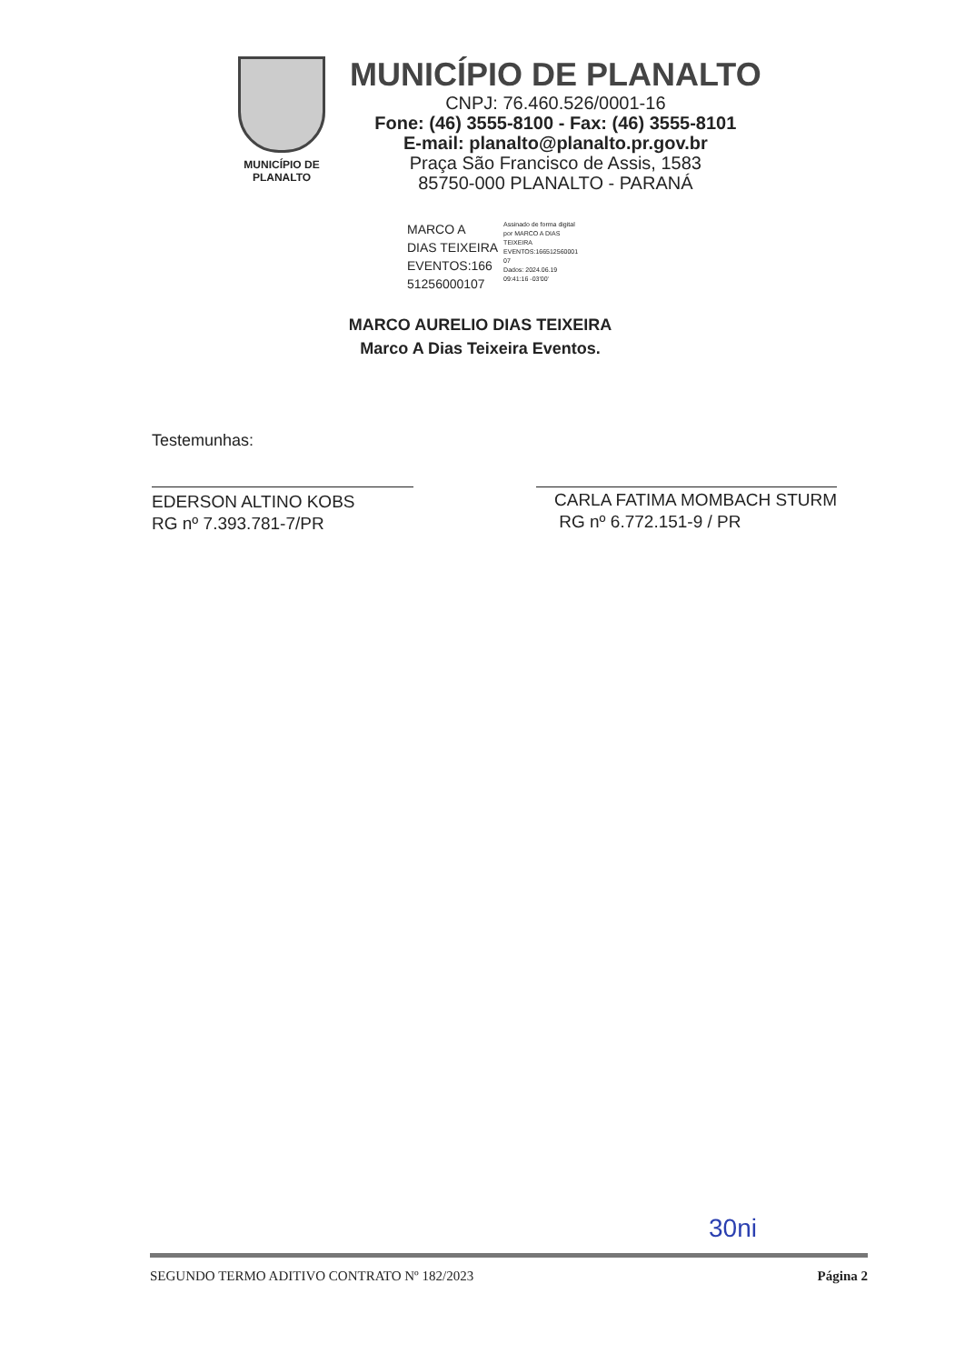MUNICÍPIO DE
PLANALTO
MUNICÍPIO DE PLANALTO
CNPJ: 76.460.526/0001-16
Fone: (46) 3555-8100 - Fax: (46) 3555-8101
E-mail: planalto@planalto.pr.gov.br
Praça São Francisco de Assis, 1583
85750-000 PLANALTO - PARANÁ
MARCO A
DIAS TEIXEIRA
EVENTOS:166
51256000107
Assinado de forma digital
por MARCO A DIAS
TEIXEIRA
EVENTOS:166512560001
07
Dados: 2024.06.19
09:41:16 -03'00'
MARCO AURELIO DIAS TEIXEIRA
Marco A Dias Teixeira Eventos.
Testemunhas:
EDERSON ALTINO KOBS
RG nº 7.393.781-7/PR
CARLA FATIMA MOMBACH STURM
RG nº 6.772.151-9 / PR
30ni
SEGUNDO TERMO ADITIVO CONTRATO Nº 182/2023 Página 2